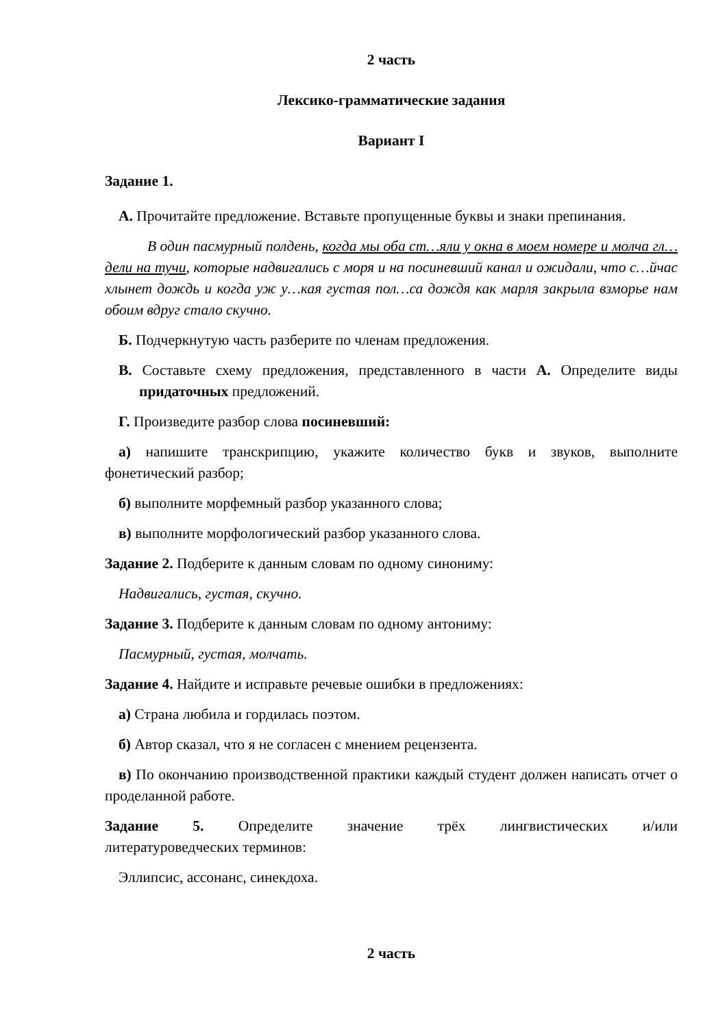2 часть
Лексико-грамматические задания
Вариант I
Задание 1.
А. Прочитайте предложение. Вставьте пропущенные буквы и знаки препинания.
В один пасмурный полдень, когда мы оба ст…яли у окна в моем номере и молча гл…дели на тучи, которые надвигались с моря и на посиневший канал и ожидали, что с…йчас хлынет дождь и когда уж у…кая густая пол…са дождя как марля закрыла взморье нам обоим вдруг стало скучно.
Б. Подчеркнутую часть разберите по членам предложения.
В. Составьте схему предложения, представленного в части А. Определите виды придаточных предложений.
Г. Произведите разбор слова посиневший:
а) напишите транскрипцию, укажите количество букв и звуков, выполните фонетический разбор;
б) выполните морфемный разбор указанного слова;
в) выполните морфологический разбор указанного слова.
Задание 2. Подберите к данным словам по одному синониму:
Надвигались, густая, скучно.
Задание 3. Подберите к данным словам по одному антониму:
Пасмурный, густая, молчать.
Задание 4. Найдите и исправьте речевые ошибки в предложениях:
а) Страна любила и гордилась поэтом.
б) Автор сказал, что я не согласен с мнением рецензента.
в) По окончанию производственной практики каждый студент должен написать отчет о проделанной работе.
Задание 5. Определите значение трёх лингвистических и/или
литературоведческих терминов:
Эллипсис, ассонанс, синекдоха.
2 часть